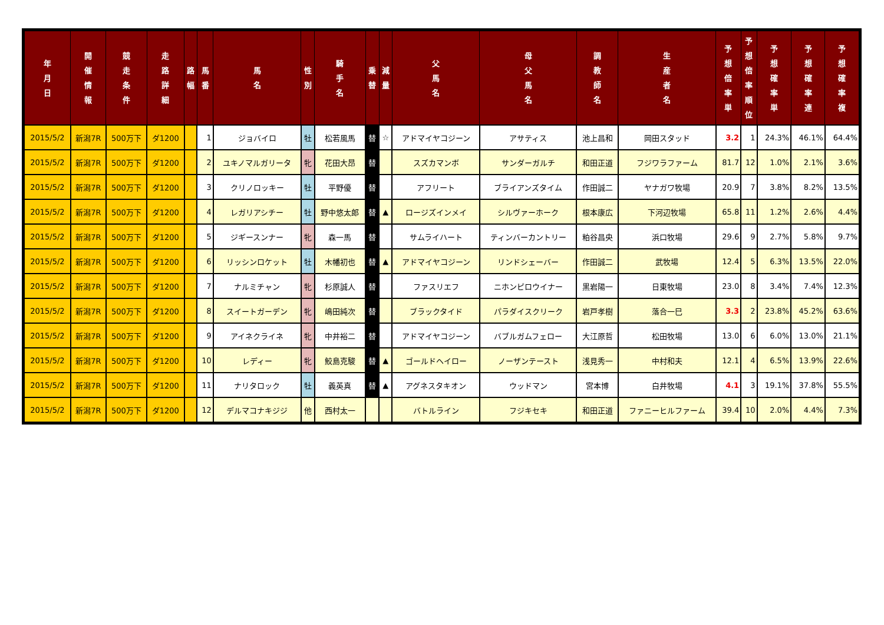| 年 月 日 | 開 催 情 報 | 競 走 条 件 | 走 路 詳 細 | 路 幅 | 馬 番 | 馬 名 | 性 別 | 騎 手 名 | 乗 替 | 減 量 | 父 馬 名 | 母 父 馬 名 | 調 教 師 名 | 生 産 者 名 | 予 想 倍 率 単 | 予 想 倍 率 順 位 | 予 想 確 率 単 | 予 想 確 率 連 | 予 想 確 率 複 |
| --- | --- | --- | --- | --- | --- | --- | --- | --- | --- | --- | --- | --- | --- | --- | --- | --- | --- | --- | --- |
| 2015/5/2 | 新潟7R | 500万下 | ダ1200 | | 1 | ジョバイロ | 牡 | 松若風馬 | 替 | ☆ | アドマイヤコジーン | アサティス | 池上昌和 | 岡田スタッド | 3.2 | 1 | 24.3% | 46.1% | 64.4% |
| 2015/5/2 | 新潟7R | 500万下 | ダ1200 | | 2 | ユキノマルガリータ | 牝 | 花田大昂 | 替 | | スズカマンボ | サンダーガルチ | 和田正道 | フジワラファーム | 81.7 | 12 | 1.0% | 2.1% | 3.6% |
| 2015/5/2 | 新潟7R | 500万下 | ダ1200 | | 3 | クリノロッキー | 牡 | 平野優 | 替 | | アフリート | ブライアンズタイム | 作田誠二 | ヤナガワ牧場 | 20.9 | 7 | 3.8% | 8.2% | 13.5% |
| 2015/5/2 | 新潟7R | 500万下 | ダ1200 | | 4 | レガリアシチー | 牡 | 野中悠太郎 | 替 | ▲ | ロージズインメイ | シルヴァーホーク | 根本康広 | 下河辺牧場 | 65.8 | 11 | 1.2% | 2.6% | 4.4% |
| 2015/5/2 | 新潟7R | 500万下 | ダ1200 | | 5 | ジギースンナー | 牝 | 森一馬 | 替 | | サムライハート | ティンバーカントリー | 粕谷昌央 | 浜口牧場 | 29.6 | 9 | 2.7% | 5.8% | 9.7% |
| 2015/5/2 | 新潟7R | 500万下 | ダ1200 | | 6 | リッシンロケット | 牡 | 木幡初也 | 替 | ▲ | アドマイヤコジーン | リンドシェーバー | 作田誠二 | 武牧場 | 12.4 | 5 | 6.3% | 13.5% | 22.0% |
| 2015/5/2 | 新潟7R | 500万下 | ダ1200 | | 7 | ナルミチャン | 牝 | 杉原誠人 | 替 | | ファスリエフ | ニホンピロウイナー | 黒岩陽一 | 日東牧場 | 23.0 | 8 | 3.4% | 7.4% | 12.3% |
| 2015/5/2 | 新潟7R | 500万下 | ダ1200 | | 8 | スイートガーデン | 牝 | 嶋田純次 | 替 | | ブラックタイド | パラダイスクリーク | 岩戸孝樹 | 落合一巳 | 3.3 | 2 | 23.8% | 45.2% | 63.6% |
| 2015/5/2 | 新潟7R | 500万下 | ダ1200 | | 9 | アイネクライネ | 牝 | 中井裕二 | 替 | | アドマイヤコジーン | バブルガムフェロー | 大江原哲 | 松田牧場 | 13.0 | 6 | 6.0% | 13.0% | 21.1% |
| 2015/5/2 | 新潟7R | 500万下 | ダ1200 | | 10 | レディー | 牝 | 鮫島克駿 | 替 | ▲ | ゴールドヘイロー | ノーザンテースト | 浅見秀一 | 中村和夫 | 12.1 | 4 | 6.5% | 13.9% | 22.6% |
| 2015/5/2 | 新潟7R | 500万下 | ダ1200 | | 11 | ナリタロック | 牡 | 義英真 | 替 | ▲ | アグネスタキオン | ウッドマン | 宮本博 | 白井牧場 | 4.1 | 3 | 19.1% | 37.8% | 55.5% |
| 2015/5/2 | 新潟7R | 500万下 | ダ1200 | | 12 | デルマコナキジジ | 他 | 西村太一 | | | バトルライン | フジキセキ | 和田正道 | ファニーヒルファーム | 39.4 | 10 | 2.0% | 4.4% | 7.3% |